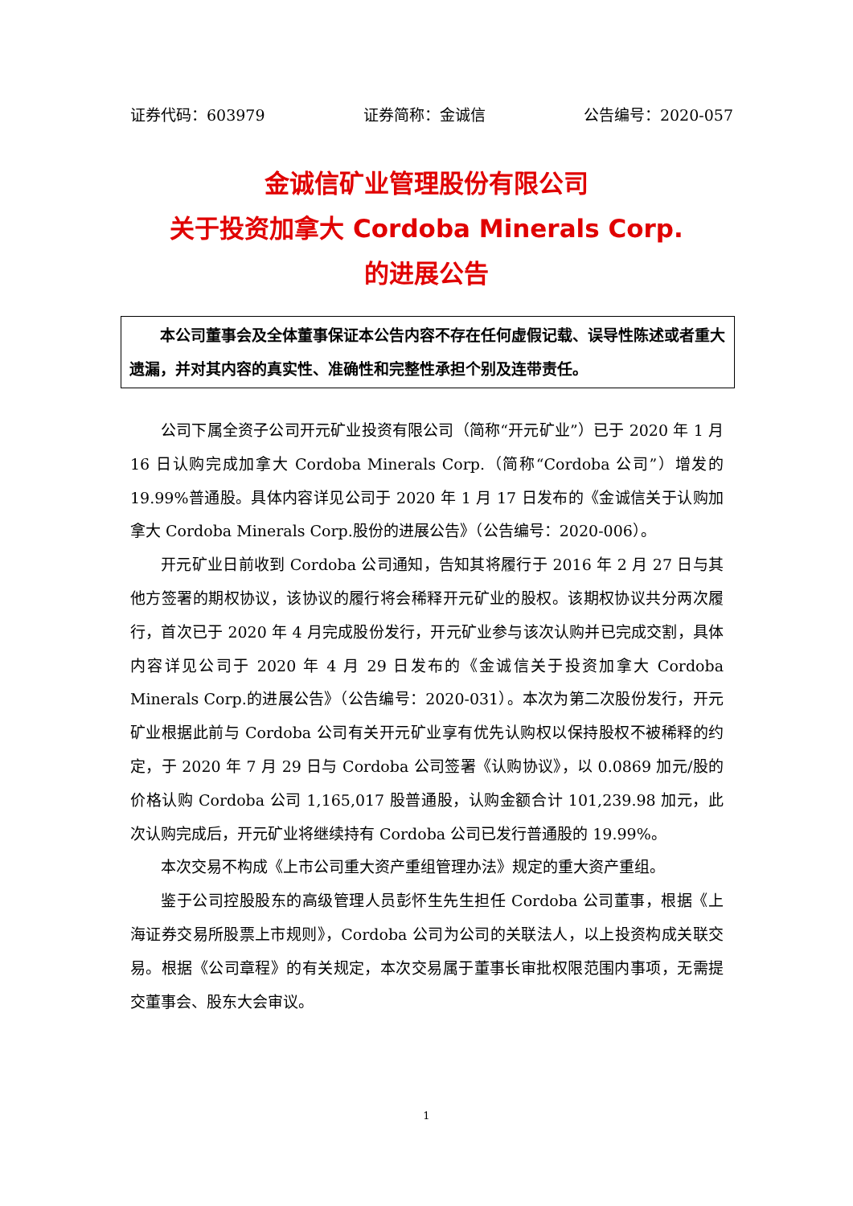证券代码：603979 证券简称：金诚信 公告编号：2020-057
金诚信矿业管理股份有限公司
关于投资加拿大 Cordoba Minerals Corp.
的进展公告
本公司董事会及全体董事保证本公告内容不存在任何虚假记载、误导性陈述或者重大遗漏，并对其内容的真实性、准确性和完整性承担个别及连带责任。
公司下属全资子公司开元矿业投资有限公司（简称“开元矿业”）已于 2020 年 1 月 16 日认购完成加拿大 Cordoba Minerals Corp.（简称“Cordoba 公司”）增发的 19.99%普通股。具体内容详见公司于 2020 年 1 月 17 日发布的《金诚信关于认购加拿大 Cordoba Minerals Corp.股份的进展公告》（公告编号：2020-006）。
开元矿业日前收到 Cordoba 公司通知，告知其将履行于 2016 年 2 月 27 日与其他方签署的期权协议，该协议的履行将会稀释开元矿业的股权。该期权协议共分两次履行，首次已于 2020 年 4 月完成股份发行，开元矿业参与该次认购并已完成交割，具体内容详见公司于 2020 年 4 月 29 日发布的《金诚信关于投资加拿大 Cordoba Minerals Corp.的进展公告》（公告编号：2020-031）。本次为第二次股份发行，开元矿业根据此前与 Cordoba 公司有关开元矿业享有优先认购权以保持股权不被稀释的约定，于 2020 年 7 月 29 日与 Cordoba 公司签署《认购协议》，以 0.0869 加元/股的价格认购 Cordoba 公司 1,165,017 股普通股，认购金额合计 101,239.98 加元，此次认购完成后，开元矿业将继续持有 Cordoba 公司已发行普通股的 19.99%。
本次交易不构成《上市公司重大资产重组管理办法》规定的重大资产重组。
鉴于公司控股股东的高级管理人员彭怀生先生担任 Cordoba 公司董事，根据《上海证券交易所股票上市规则》，Cordoba 公司为公司的关联法人，以上投资构成关联交易。根据《公司章程》的有关规定，本次交易属于董事长审批权限范围内事项，无需提交董事会、股东大会审议。
1